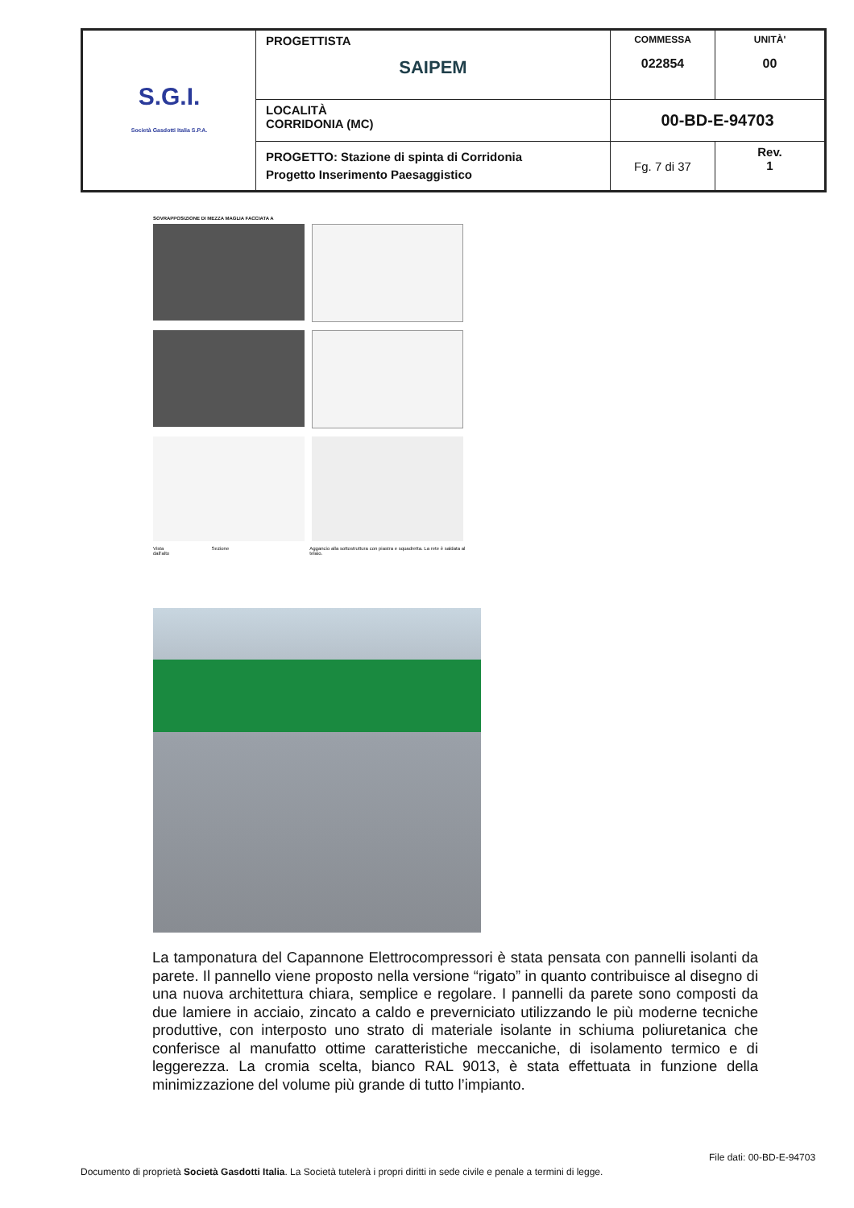| S.G.I. Società Gasdotti Italia S.P.A. | PROGETTISTA SAIPEM | COMMESSA 022854 | UNITÀ' 00 |
| | LOCALITÀ CORRIDONIA (MC) | 00-BD-E-94703 | |
| | PROGETTO: Stazione di spinta di Corridonia Progetto Inserimento Paesaggistico | Fg. 7 di 37 | Rev. 1 |
SOVRAPPOSIZIONE DI MEZZA MAGLIA FACCIATA A
Vista dall'alto Sezione Aggancio alla sottostruttura con piastra e squadretta. La rete è saldata al telaio.
La tamponatura del Capannone Elettrocompressori è stata pensata con pannelli isolanti da parete. Il pannello viene proposto nella versione “rigato” in quanto contribuisce al disegno di una nuova architettura chiara, semplice e regolare. I pannelli da parete sono composti da due lamiere in acciaio, zincato a caldo e preverniciato utilizzando le più moderne tecniche produttive, con interposto uno strato di materiale isolante in schiuma poliuretanica che conferisce al manufatto ottime caratteristiche meccaniche, di isolamento termico e di leggerezza. La cromia scelta, bianco RAL 9013, è stata effettuata in funzione della minimizzazione del volume più grande di tutto l’impianto.
File dati: 00-BD-E-94703
Documento di proprietà Società Gasdotti Italia. La Società tutelerà i propri diritti in sede civile e penale a termini di legge.